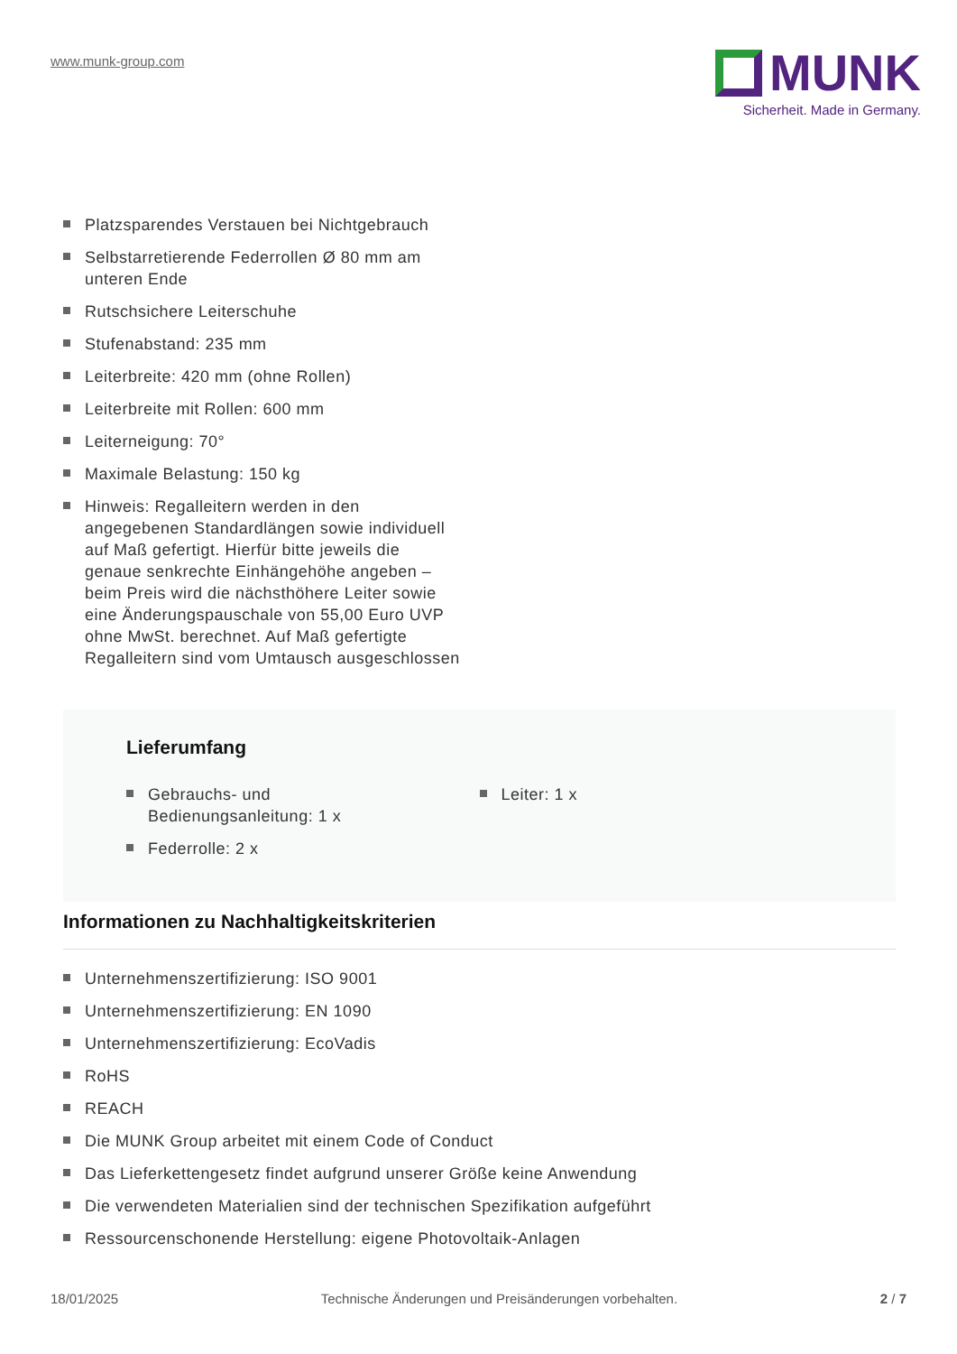www.munk-group.com
MUNK
Sicherheit. Made in Germany.
Platzsparendes Verstauen bei Nichtgebrauch
Selbstarretierende Federrollen Ø 80 mm am unteren Ende
Rutschsichere Leiterschuhe
Stufenabstand: 235 mm
Leiterbreite: 420 mm (ohne Rollen)
Leiterbreite mit Rollen: 600 mm
Leiterneigung: 70°
Maximale Belastung: 150 kg
Hinweis: Regalleitern werden in den angegebenen Standardlängen sowie individuell auf Maß gefertigt. Hierfür bitte jeweils die genaue senkrechte Einhängehöhe angeben – beim Preis wird die nächsthöhere Leiter sowie eine Änderungspauschale von 55,00 Euro UVP ohne MwSt. berechnet. Auf Maß gefertigte Regalleitern sind vom Umtausch ausgeschlossen
Lieferumfang
Gebrauchs- und
Bedienungsanleitung: 1 x
Federrolle: 2 x
Leiter: 1 x
Informationen zu Nachhaltigkeitskriterien
Unternehmenszertifizierung: ISO 9001
Unternehmenszertifizierung: EN 1090
Unternehmenszertifizierung: EcoVadis
RoHS
REACH
Die MUNK Group arbeitet mit einem Code of Conduct
Das Lieferkettengesetz findet aufgrund unserer Größe keine Anwendung
Die verwendeten Materialien sind der technischen Spezifikation aufgeführt
Ressourcenschonende Herstellung: eigene Photovoltaik-Anlagen
18/01/2025 Technische Änderungen und Preisänderungen vorbehalten. 2 / 7